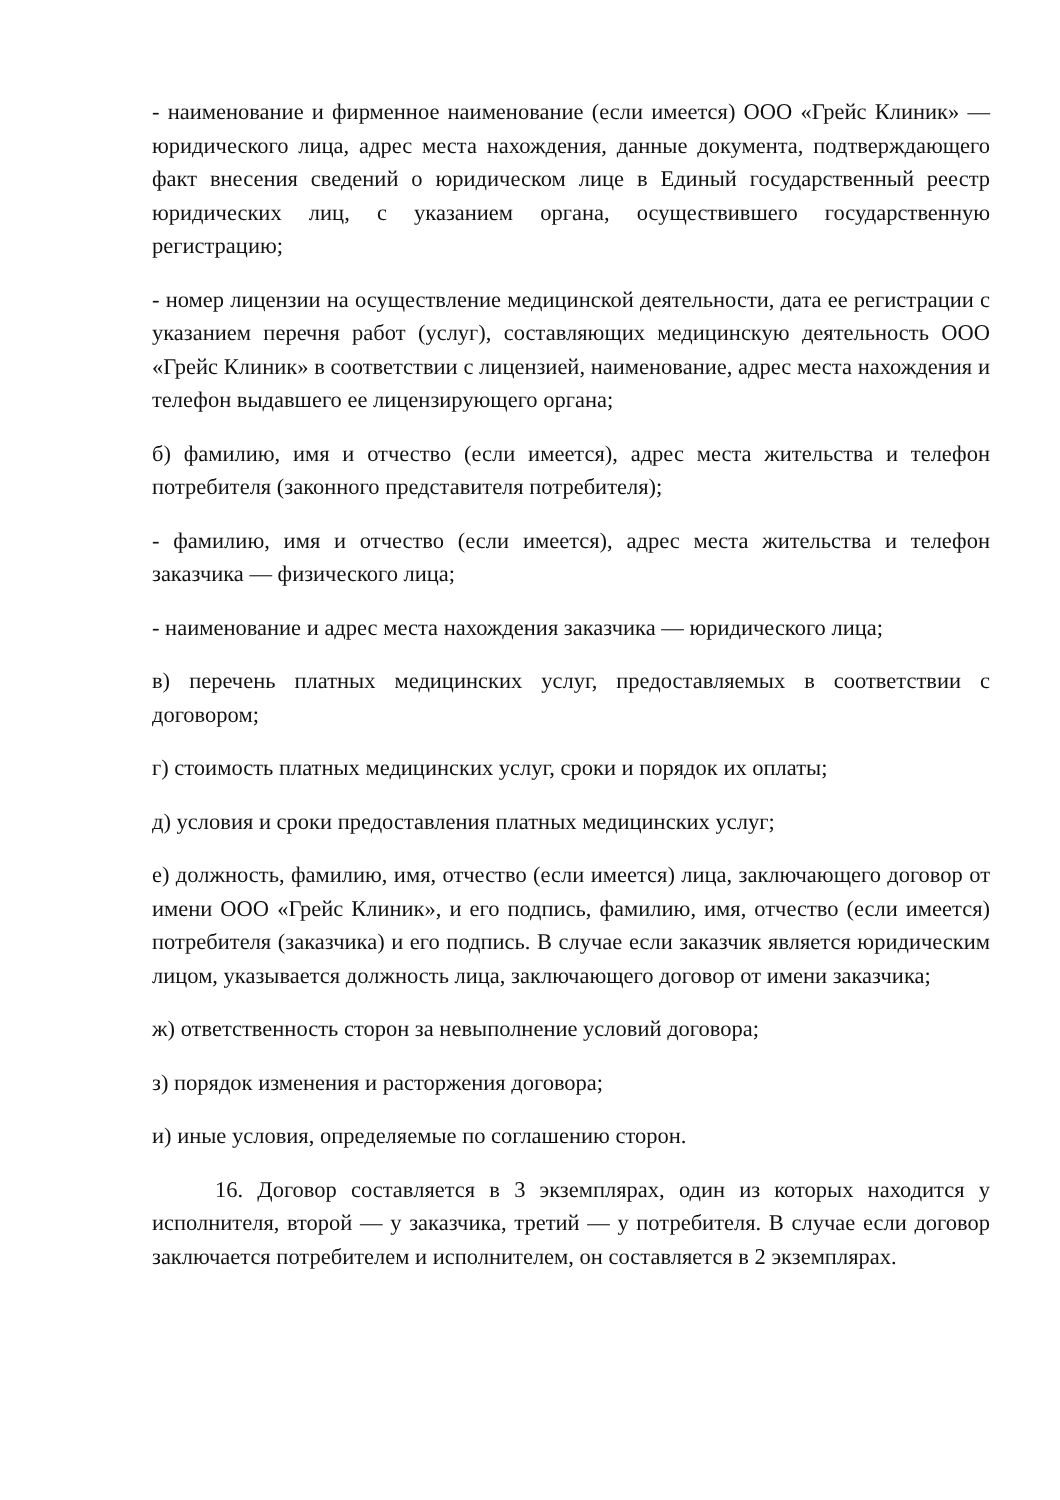- наименование и фирменное наименование (если имеется) ООО «Грейс Клиник» — юридического лица, адрес места нахождения, данные документа, подтверждающего факт внесения сведений о юридическом лице в Единый государственный реестр юридических лиц, с указанием органа, осуществившего государственную регистрацию;
- номер лицензии на осуществление медицинской деятельности, дата ее регистрации с указанием перечня работ (услуг), составляющих медицинскую деятельность ООО «Грейс Клиник» в соответствии с лицензией, наименование, адрес места нахождения и телефон выдавшего ее лицензирующего органа;
б) фамилию, имя и отчество (если имеется), адрес места жительства и телефон потребителя (законного представителя потребителя);
- фамилию, имя и отчество (если имеется), адрес места жительства и телефон заказчика — физического лица;
- наименование и адрес места нахождения заказчика — юридического лица;
в) перечень платных медицинских услуг, предоставляемых в соответствии с договором;
г) стоимость платных медицинских услуг, сроки и порядок их оплаты;
д) условия и сроки предоставления платных медицинских услуг;
е) должность, фамилию, имя, отчество (если имеется) лица, заключающего договор от имени ООО «Грейс Клиник», и его подпись, фамилию, имя, отчество (если имеется) потребителя (заказчика) и его подпись. В случае если заказчик является юридическим лицом, указывается должность лица, заключающего договор от имени заказчика;
ж) ответственность сторон за невыполнение условий договора;
з) порядок изменения и расторжения договора;
и) иные условия, определяемые по соглашению сторон.
16. Договор составляется в 3 экземплярах, один из которых находится у исполнителя, второй — у заказчика, третий — у потребителя. В случае если договор заключается потребителем и исполнителем, он составляется в 2 экземплярах.